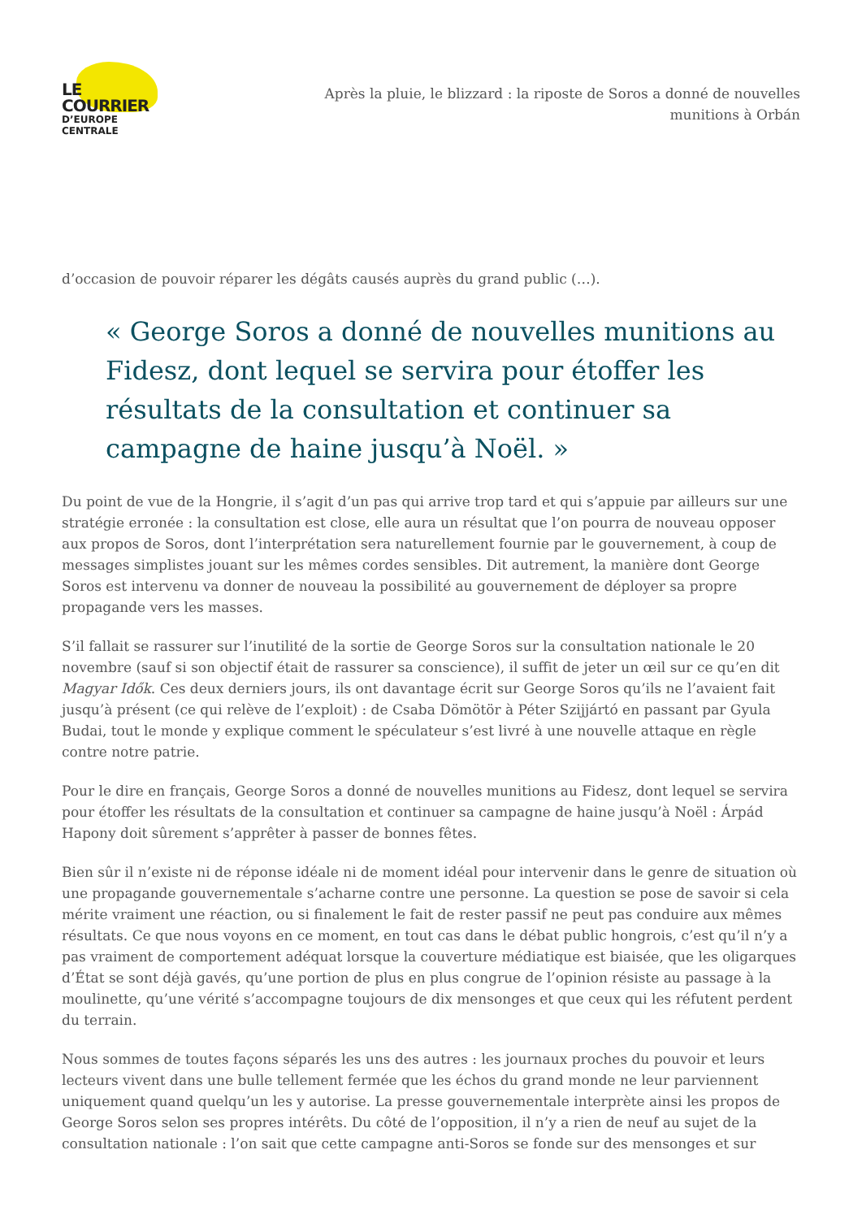LE COURRIER
D’EUROPE CENTRALE
Après la pluie, le blizzard : la riposte de Soros a donné de nouvelles munitions à Orbán
d’occasion de pouvoir réparer les dégâts causés auprès du grand public (…).
« George Soros a donné de nouvelles munitions au Fidesz, dont lequel se servira pour étoffer les résultats de la consultation et continuer sa campagne de haine jusqu’à Noël. »
Du point de vue de la Hongrie, il s’agit d’un pas qui arrive trop tard et qui s’appuie par ailleurs sur une stratégie erronée : la consultation est close, elle aura un résultat que l’on pourra de nouveau opposer aux propos de Soros, dont l’interprétation sera naturellement fournie par le gouvernement, à coup de messages simplistes jouant sur les mêmes cordes sensibles. Dit autrement, la manière dont George Soros est intervenu va donner de nouveau la possibilité au gouvernement de déployer sa propre propagande vers les masses.
S’il fallait se rassurer sur l’inutilité de la sortie de George Soros sur la consultation nationale le 20 novembre (sauf si son objectif était de rassurer sa conscience), il suffit de jeter un œil sur ce qu’en dit Magyar Idők. Ces deux derniers jours, ils ont davantage écrit sur George Soros qu’ils ne l’avaient fait jusqu’à présent (ce qui relève de l’exploit) : de Csaba Dömötör à Péter Szijjártó en passant par Gyula Budai, tout le monde y explique comment le spéculateur s’est livré à une nouvelle attaque en règle contre notre patrie.
Pour le dire en français, George Soros a donné de nouvelles munitions au Fidesz, dont lequel se servira pour étoffer les résultats de la consultation et continuer sa campagne de haine jusqu’à Noël : Árpád Hapony doit sûrement s’apprêter à passer de bonnes fêtes.
Bien sûr il n’existe ni de réponse idéale ni de moment idéal pour intervenir dans le genre de situation où une propagande gouvernementale s’acharne contre une personne. La question se pose de savoir si cela mérite vraiment une réaction, ou si finalement le fait de rester passif ne peut pas conduire aux mêmes résultats. Ce que nous voyons en ce moment, en tout cas dans le débat public hongrois, c’est qu’il n’y a pas vraiment de comportement adéquat lorsque la couverture médiatique est biaisée, que les oligarques d’État se sont déjà gavés, qu’une portion de plus en plus congrue de l’opinion résiste au passage à la moulinette, qu’une vérité s’accompagne toujours de dix mensonges et que ceux qui les réfutent perdent du terrain.
Nous sommes de toutes façons séparés les uns des autres : les journaux proches du pouvoir et leurs lecteurs vivent dans une bulle tellement fermée que les échos du grand monde ne leur parviennent uniquement quand quelqu’un les y autorise. La presse gouvernementale interprète ainsi les propos de George Soros selon ses propres intérêts. Du côté de l’opposition, il n’y a rien de neuf au sujet de la consultation nationale : l’on sait que cette campagne anti-Soros se fonde sur des mensonges et sur